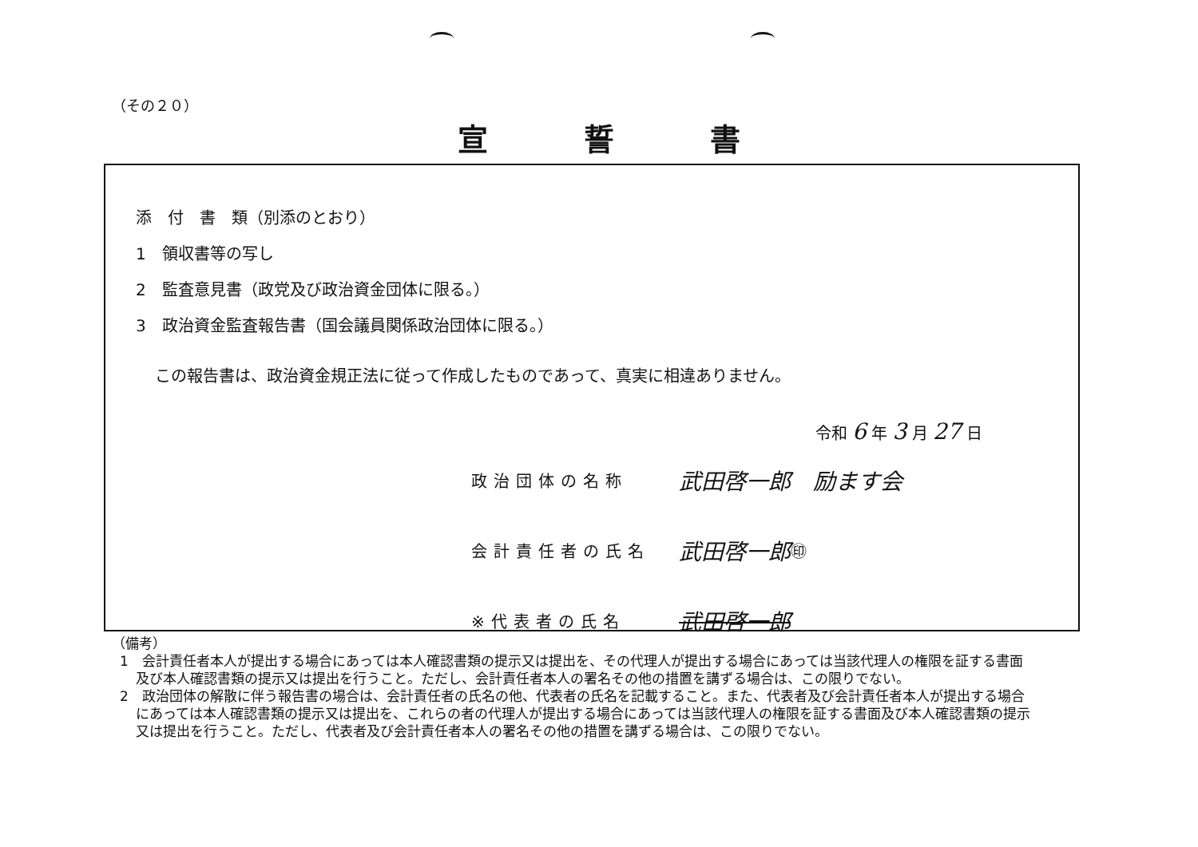（その２０）
宣誓書
添　付　書　類（別添のとおり）
1　領収書等の写し
2　監査意見書（政党及び政治資金団体に限る。）
3　政治資金監査報告書（国会議員関係政治団体に限る。）
この報告書は、政治資金規正法に従って作成したものであって、真実に相違ありません。
令和 6 年 3 月 27 日
政治団体の名称 武田啓一郎　励ます会
会計責任者の氏名 武田啓一郎 ㊞
※代表者の氏名 武田啓一郎
（備考）
1　会計責任者本人が提出する場合にあっては本人確認書類の提示又は提出を、その代理人が提出する場合にあっては当該代理人の権限を証する書面及び本人確認書類の提示又は提出を行うこと。ただし、会計責任者本人の署名その他の措置を講ずる場合は、この限りでない。
2　政治団体の解散に伴う報告書の場合は、会計責任者の氏名の他、代表者の氏名を記載すること。また、代表者及び会計責任者本人が提出する場合にあっては本人確認書類の提示又は提出を、これらの者の代理人が提出する場合にあっては当該代理人の権限を証する書面及び本人確認書類の提示又は提出を行うこと。ただし、代表者及び会計責任者本人の署名その他の措置を講ずる場合は、この限りでない。